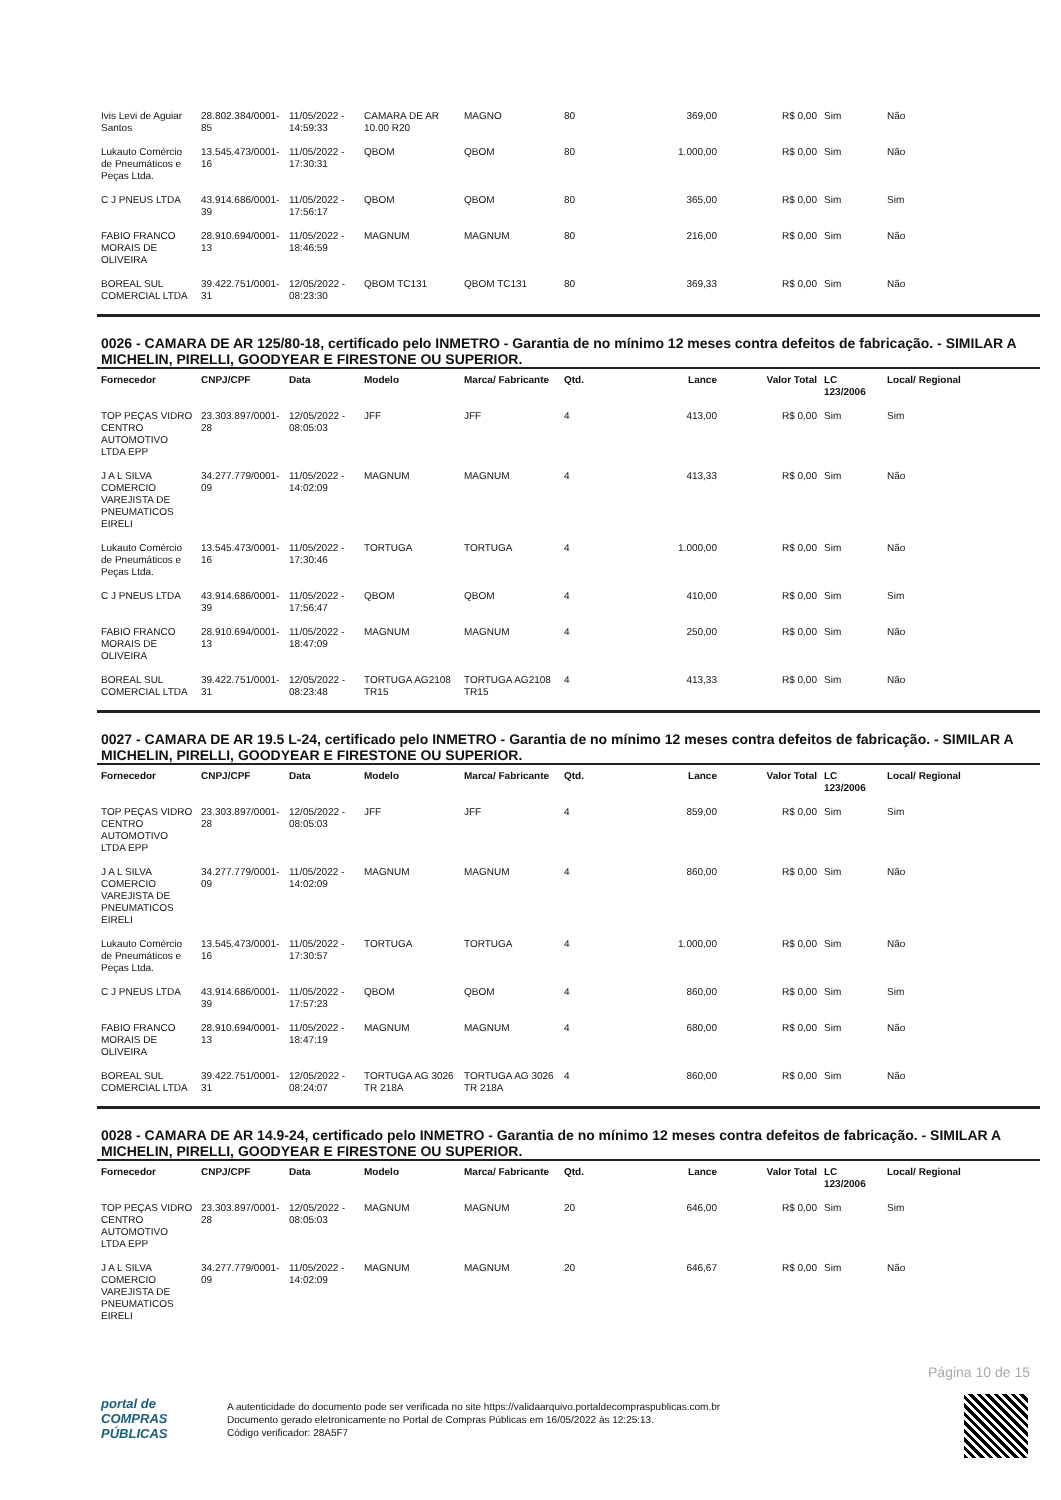| Ivis Levi de Aguiar Santos | 28.802.384/0001-85 | 11/05/2022 - 14:59:33 | CAMARA DE AR 10.00 R20 | MAGNO | 80 | 369,00 | R$ 0,00 | Sim | Não |
| Lukauto Comércio de Pneumáticos e Peças Ltda. | 13.545.473/0001-16 | 11/05/2022 - 17:30:31 | QBOM | QBOM | 80 | 1.000,00 | R$ 0,00 | Sim | Não |
| C J PNEUS LTDA | 43.914.686/0001-39 | 11/05/2022 - 17:56:17 | QBOM | QBOM | 80 | 365,00 | R$ 0,00 | Sim | Sim |
| FABIO FRANCO MORAIS DE OLIVEIRA | 28.910.694/0001-13 | 11/05/2022 - 18:46:59 | MAGNUM | MAGNUM | 80 | 216,00 | R$ 0,00 | Sim | Não |
| BOREAL SUL COMERCIAL LTDA | 39.422.751/0001-31 | 12/05/2022 - 08:23:30 | QBOM TC131 | QBOM TC131 | 80 | 369,33 | R$ 0,00 | Sim | Não |
0026 - CAMARA DE AR 125/80-18, certificado pelo INMETRO - Garantia de no mínimo 12 meses contra defeitos de fabricação. - SIMILAR A MICHELIN, PIRELLI, GOODYEAR E FIRESTONE OU SUPERIOR.
| Fornecedor | CNPJ/CPF | Data | Modelo | Marca/ Fabricante | Qtd. | Lance | Valor Total | LC 123/2006 | Local/ Regional |
| --- | --- | --- | --- | --- | --- | --- | --- | --- | --- |
| TOP PEÇAS VIDRO CENTRO AUTOMOTIVO LTDA EPP | 23.303.897/0001-28 | 12/05/2022 - 08:05:03 | JFF | JFF | 4 | 413,00 | R$ 0,00 | Sim | Sim |
| J A L SILVA COMERCIO VAREJISTA DE PNEUMATICOS EIRELI | 34.277.779/0001-09 | 11/05/2022 - 14:02:09 | MAGNUM | MAGNUM | 4 | 413,33 | R$ 0,00 | Sim | Não |
| Lukauto Comércio de Pneumáticos e Peças Ltda. | 13.545.473/0001-16 | 11/05/2022 - 17:30:46 | TORTUGA | TORTUGA | 4 | 1.000,00 | R$ 0,00 | Sim | Não |
| C J PNEUS LTDA | 43.914.686/0001-39 | 11/05/2022 - 17:56:47 | QBOM | QBOM | 4 | 410,00 | R$ 0,00 | Sim | Sim |
| FABIO FRANCO MORAIS DE OLIVEIRA | 28.910.694/0001-13 | 11/05/2022 - 18:47:09 | MAGNUM | MAGNUM | 4 | 250,00 | R$ 0,00 | Sim | Não |
| BOREAL SUL COMERCIAL LTDA | 39.422.751/0001-31 | 12/05/2022 - 08:23:48 | TORTUGA AG2108 TR15 | TORTUGA AG2108 TR15 | 4 | 413,33 | R$ 0,00 | Sim | Não |
0027 - CAMARA DE AR 19.5 L-24, certificado pelo INMETRO - Garantia de no mínimo 12 meses contra defeitos de fabricação. - SIMILAR A MICHELIN, PIRELLI, GOODYEAR E FIRESTONE OU SUPERIOR.
| Fornecedor | CNPJ/CPF | Data | Modelo | Marca/ Fabricante | Qtd. | Lance | Valor Total | LC 123/2006 | Local/ Regional |
| --- | --- | --- | --- | --- | --- | --- | --- | --- | --- |
| TOP PEÇAS VIDRO CENTRO AUTOMOTIVO LTDA EPP | 23.303.897/0001-28 | 12/05/2022 - 08:05:03 | JFF | JFF | 4 | 859,00 | R$ 0,00 | Sim | Sim |
| J A L SILVA COMERCIO VAREJISTA DE PNEUMATICOS EIRELI | 34.277.779/0001-09 | 11/05/2022 - 14:02:09 | MAGNUM | MAGNUM | 4 | 860,00 | R$ 0,00 | Sim | Não |
| Lukauto Comércio de Pneumáticos e Peças Ltda. | 13.545.473/0001-16 | 11/05/2022 - 17:30:57 | TORTUGA | TORTUGA | 4 | 1.000,00 | R$ 0,00 | Sim | Não |
| C J PNEUS LTDA | 43.914.686/0001-39 | 11/05/2022 - 17:57:23 | QBOM | QBOM | 4 | 860,00 | R$ 0,00 | Sim | Sim |
| FABIO FRANCO MORAIS DE OLIVEIRA | 28.910.694/0001-13 | 11/05/2022 - 18:47:19 | MAGNUM | MAGNUM | 4 | 680,00 | R$ 0,00 | Sim | Não |
| BOREAL SUL COMERCIAL LTDA | 39.422.751/0001-31 | 12/05/2022 - 08:24:07 | TORTUGA AG 3026 TR 218A | TORTUGA AG 3026 TR 218A | 4 | 860,00 | R$ 0,00 | Sim | Não |
0028 - CAMARA DE AR 14.9-24, certificado pelo INMETRO - Garantia de no mínimo 12 meses contra defeitos de fabricação. - SIMILAR A MICHELIN, PIRELLI, GOODYEAR E FIRESTONE OU SUPERIOR.
| Fornecedor | CNPJ/CPF | Data | Modelo | Marca/ Fabricante | Qtd. | Lance | Valor Total | LC 123/2006 | Local/ Regional |
| --- | --- | --- | --- | --- | --- | --- | --- | --- | --- |
| TOP PEÇAS VIDRO CENTRO AUTOMOTIVO LTDA EPP | 23.303.897/0001-28 | 12/05/2022 - 08:05:03 | MAGNUM | MAGNUM | 20 | 646,00 | R$ 0,00 | Sim | Sim |
| J A L SILVA COMERCIO VAREJISTA DE PNEUMATICOS EIRELI | 34.277.779/0001-09 | 11/05/2022 - 14:02:09 | MAGNUM | MAGNUM | 20 | 646,67 | R$ 0,00 | Sim | Não |
Página 10 de 15
portal de
COMPRAS
PÚBLICAS
A autenticidade do documento pode ser verificada no site https://validaarquivo.portaldecompraspublicas.com.br
Documento gerado eletronicamente no Portal de Compras Públicas em 16/05/2022 às 12:25:13.
Código verificador: 28A5F7